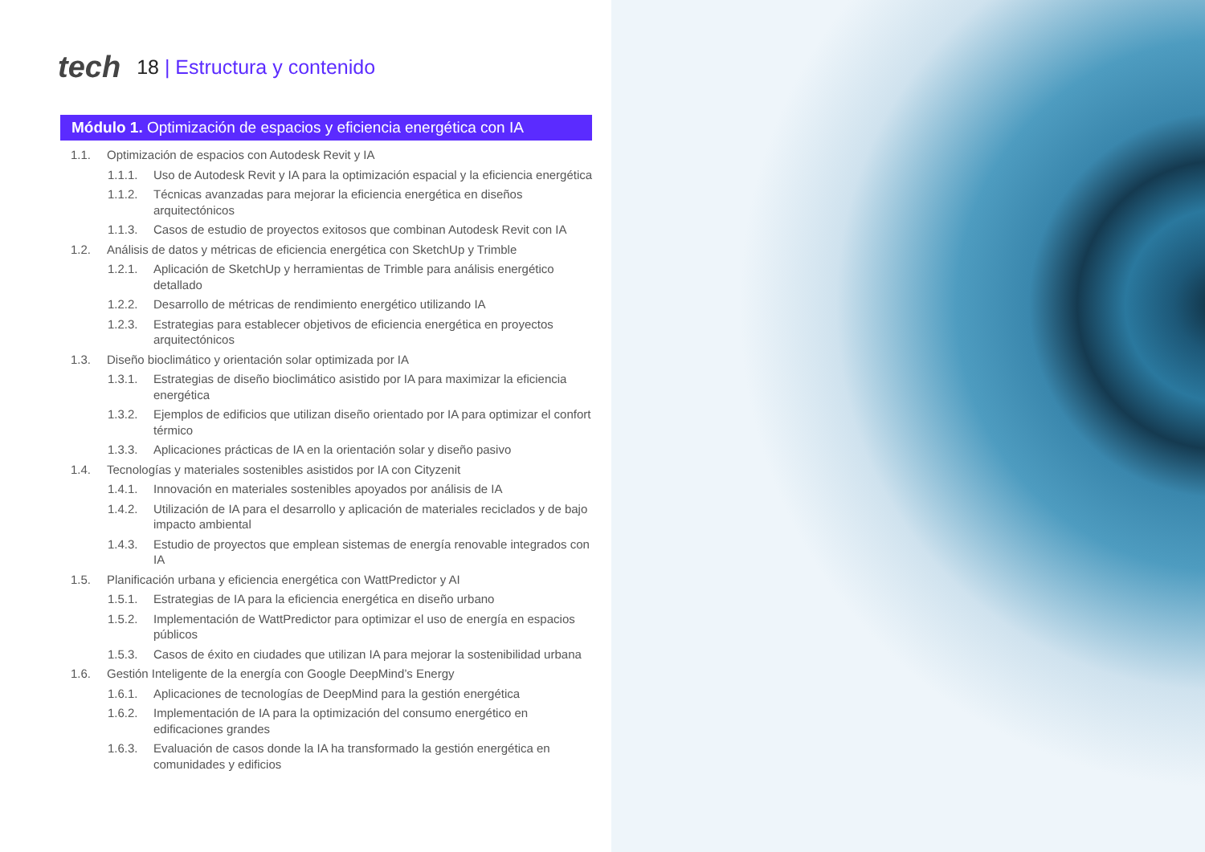tech
18 | Estructura y contenido
Módulo 1. Optimización de espacios y eficiencia energética con IA
1.1. Optimización de espacios con Autodesk Revit y IA
1.1.1. Uso de Autodesk Revit y IA para la optimización espacial y la eficiencia energética
1.1.2. Técnicas avanzadas para mejorar la eficiencia energética en diseños arquitectónicos
1.1.3. Casos de estudio de proyectos exitosos que combinan Autodesk Revit con IA
1.2. Análisis de datos y métricas de eficiencia energética con SketchUp y Trimble
1.2.1. Aplicación de SketchUp y herramientas de Trimble para análisis energético detallado
1.2.2. Desarrollo de métricas de rendimiento energético utilizando IA
1.2.3. Estrategias para establecer objetivos de eficiencia energética en proyectos arquitectónicos
1.3. Diseño bioclimático y orientación solar optimizada por IA
1.3.1. Estrategias de diseño bioclimático asistido por IA para maximizar la eficiencia energética
1.3.2. Ejemplos de edificios que utilizan diseño orientado por IA para optimizar el confort térmico
1.3.3. Aplicaciones prácticas de IA en la orientación solar y diseño pasivo
1.4. Tecnologías y materiales sostenibles asistidos por IA con Cityzenit
1.4.1. Innovación en materiales sostenibles apoyados por análisis de IA
1.4.2. Utilización de IA para el desarrollo y aplicación de materiales reciclados y de bajo impacto ambiental
1.4.3. Estudio de proyectos que emplean sistemas de energía renovable integrados con IA
1.5. Planificación urbana y eficiencia energética con WattPredictor y AI
1.5.1. Estrategias de IA para la eficiencia energética en diseño urbano
1.5.2. Implementación de WattPredictor para optimizar el uso de energía en espacios públicos
1.5.3. Casos de éxito en ciudades que utilizan IA para mejorar la sostenibilidad urbana
1.6. Gestión Inteligente de la energía con Google DeepMind’s Energy
1.6.1. Aplicaciones de tecnologías de DeepMind para la gestión energética
1.6.2. Implementación de IA para la optimización del consumo energético en edificaciones grandes
1.6.3. Evaluación de casos donde la IA ha transformado la gestión energética en comunidades y edificios